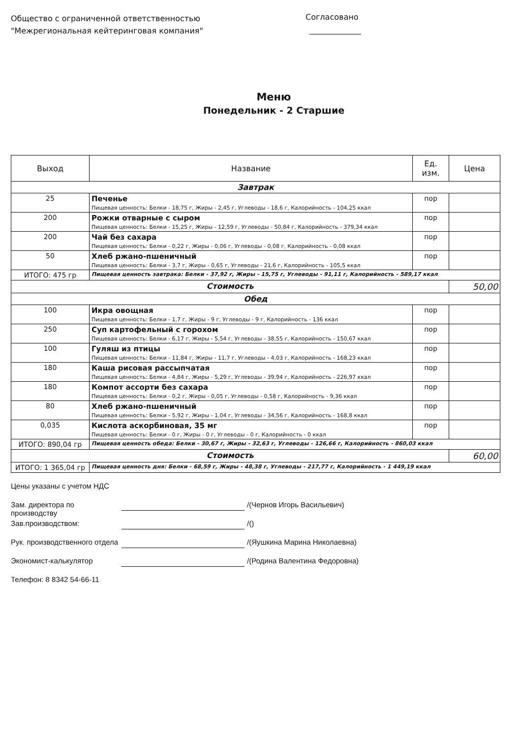Общество с ограниченной ответственностью
"Межрегиональная кейтеринговая компания"
Согласовано
Меню
Понедельник - 2 Старшие
| Выход | Название | Ед. изм. | Цена |
| --- | --- | --- | --- |
| Завтрак | | | |
| 25 | Печенье Пищевая ценность: Белки - 18,75 г, Жиры - 2,45 г, Углеводы - 18,6 г, Калорийность - 104,25 ккал | пор | |
| 200 | Рожки отварные с сыром Пищевая ценность: Белки - 15,25 г, Жиры - 12,59 г, Углеводы - 50,84 г, Калорийность - 379,34 ккал | пор | |
| 200 | Чай без сахара Пищевая ценность: Белки - 0,22 г, Жиры - 0,06 г, Углеводы - 0,08 г, Калорийность - 0,08 ккал | пор | |
| 50 | Хлеб ржано-пшеничный Пищевая ценность: Белки - 3,7 г, Жиры - 0,65 г, Углеводы - 21,6 г, Калорийность - 105,5 ккал | пор | |
| ИТОГО: 475 гр | Пищевая ценность завтрака: Белки - 37,92 г, Жиры - 15,75 г, Углеводы - 91,11 г, Калорийность - 589,17 ккал | | |
| Стоимость | | | 50,00 |
| Обед | | | |
| 100 | Икра овощная Пищевая ценность: Белки - 1,7 г, Жиры - 9 г, Углеводы - 9 г, Калорийность - 136 ккал | пор | |
| 250 | Суп картофельный с горохом Пищевая ценность: Белки - 6,17 г, Жиры - 5,54 г, Углеводы - 38,55 г, Калорийность - 150,67 ккал | пор | |
| 100 | Гуляш из птицы Пищевая ценность: Белки - 11,84 г, Жиры - 11,7 г, Углеводы - 4,03 г, Калорийность - 168,23 ккал | пор | |
| 180 | Каша рисовая рассыпчатая Пищевая ценность: Белки - 4,84 г, Жиры - 5,29 г, Углеводы - 39,94 г, Калорийность - 226,97 ккал | пор | |
| 180 | Компот ассорти без сахара Пищевая ценность: Белки - 0,2 г, Жиры - 0,05 г, Углеводы - 0,58 г, Калорийность - 9,36 ккал | пор | |
| 80 | Хлеб ржано-пшеничный Пищевая ценность: Белки - 5,92 г, Жиры - 1,04 г, Углеводы - 34,56 г, Калорийность - 168,8 ккал | пор | |
| 0,035 | Кислота аскорбиновая, 35 мг Пищевая ценность: Белки - 0 г, Жиры - 0 г, Углеводы - 0 г, Калорийность - 0 ккал | пор | |
| ИТОГО: 890,04 гр | Пищевая ценность обеда: Белки - 30,67 г, Жиры - 32,63 г, Углеводы - 126,66 г, Калорийность - 860,03 ккал | | |
| Стоимость | | | 60,00 |
| ИТОГО: 1 365,04 гр | Пищевая ценность дня: Белки - 68,59 г, Жиры - 48,38 г, Углеводы - 217,77 г, Калорийность - 1 449,19 ккал | | |
Цены указаны с учетом НДС
Зам. директора по производству /(Чернов Игорь Васильевич)
Зав.производством: /()
Рук. производственного отдела /(Яушкина Марина Николаевна)
Экономист-калькулятор /(Родина Валентина Федоровна)
Телефон: 8 8342 54-66-11